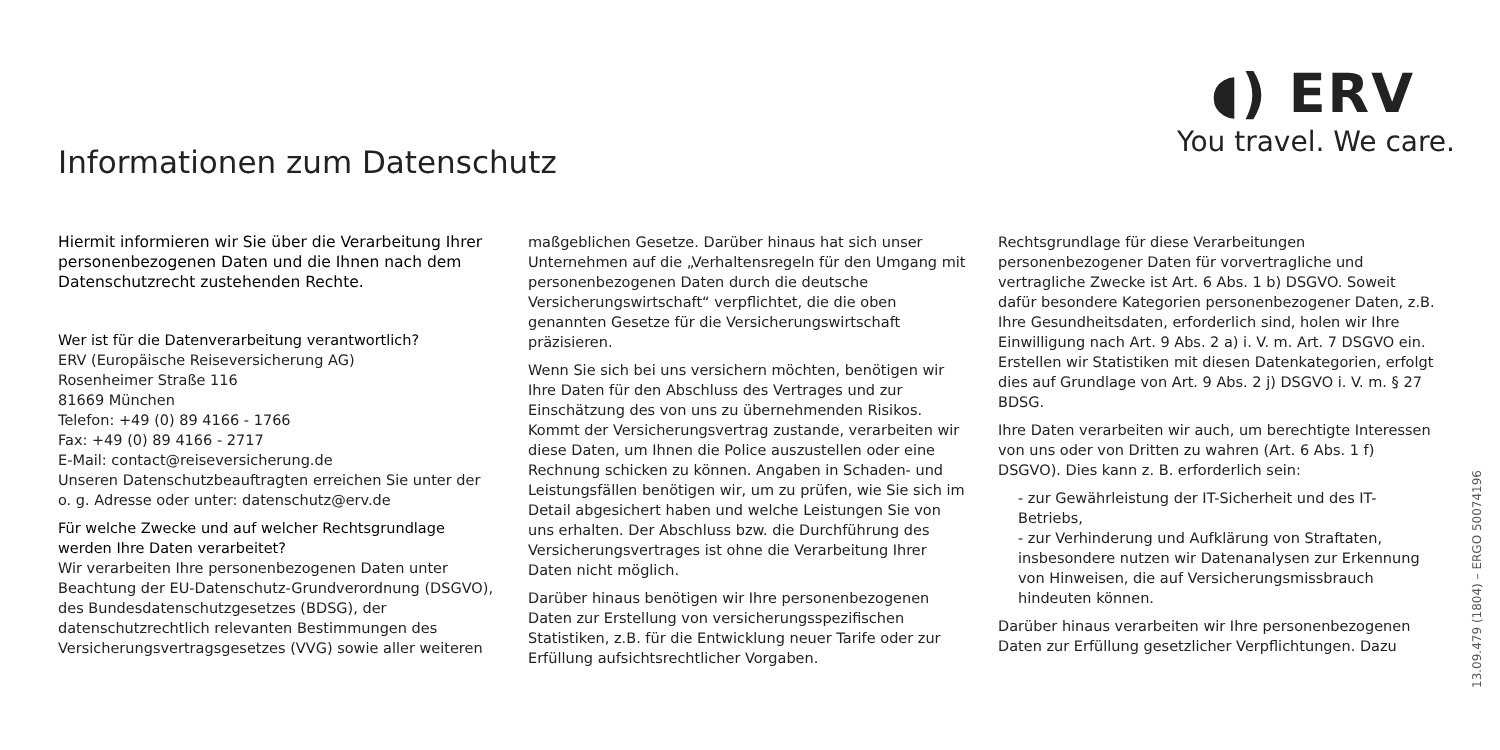Informationen zum Datenschutz
◖) ERV
You travel. We care.
Hiermit informieren wir Sie über die Verarbeitung Ihrer personenbezogenen Daten und die Ihnen nach dem Datenschutzrecht zustehenden Rechte.
Wer ist für die Datenverarbeitung verantwortlich?
ERV (Europäische Reiseversicherung AG)
Rosenheimer Straße 116
81669 München
Telefon: +49 (0) 89 4166 - 1766
Fax: +49 (0) 89 4166 - 2717
E-Mail: contact@reiseversicherung.de
Unseren Datenschutzbeauftragten erreichen Sie unter der o. g. Adresse oder unter: datenschutz@erv.de
Für welche Zwecke und auf welcher Rechtsgrundlage werden Ihre Daten verarbeitet?
Wir verarbeiten Ihre personenbezogenen Daten unter Beachtung der EU-Datenschutz-Grundverordnung (DSGVO), des Bundesdatenschutzgesetzes (BDSG), der datenschutzrechtlich relevanten Bestimmungen des Versicherungsvertragsgesetzes (VVG) sowie aller weiteren
maßgeblichen Gesetze. Darüber hinaus hat sich unser Unternehmen auf die „Verhaltensregeln für den Umgang mit personenbezogenen Daten durch die deutsche Versicherungswirtschaft“ verpflichtet, die die oben genannten Gesetze für die Versicherungswirtschaft präzisieren.
Wenn Sie sich bei uns versichern möchten, benötigen wir Ihre Daten für den Abschluss des Vertrages und zur Einschätzung des von uns zu übernehmenden Risikos. Kommt der Versicherungsvertrag zustande, verarbeiten wir diese Daten, um Ihnen die Police auszustellen oder eine Rechnung schicken zu können. Angaben in Schaden- und Leistungsfällen benötigen wir, um zu prüfen, wie Sie sich im Detail abgesichert haben und welche Leistungen Sie von uns erhalten. Der Abschluss bzw. die Durchführung des Versicherungsvertrages ist ohne die Verarbeitung Ihrer Daten nicht möglich.
Darüber hinaus benötigen wir Ihre personenbezogenen Daten zur Erstellung von versicherungsspezifischen Statistiken, z.B. für die Entwicklung neuer Tarife oder zur Erfüllung aufsichtsrechtlicher Vorgaben.
Rechtsgrundlage für diese Verarbeitungen personenbezogener Daten für vorvertragliche und vertragliche Zwecke ist Art. 6 Abs. 1 b) DSGVO. Soweit dafür besondere Kategorien personenbezogener Daten, z.B. Ihre Gesundheitsdaten, erforderlich sind, holen wir Ihre Einwilligung nach Art. 9 Abs. 2 a) i. V. m. Art. 7 DSGVO ein. Erstellen wir Statistiken mit diesen Datenkategorien, erfolgt dies auf Grundlage von Art. 9 Abs. 2 j) DSGVO i. V. m. § 27 BDSG.
Ihre Daten verarbeiten wir auch, um berechtigte Interessen von uns oder von Dritten zu wahren (Art. 6 Abs. 1 f) DSGVO). Dies kann z. B. erforderlich sein:
- zur Gewährleistung der IT-Sicherheit und des IT-Betriebs,
- zur Verhinderung und Aufklärung von Straftaten, insbesondere nutzen wir Datenanalysen zur Erkennung von Hinweisen, die auf Versicherungsmissbrauch hindeuten können.
Darüber hinaus verarbeiten wir Ihre personenbezogenen Daten zur Erfüllung gesetzlicher Verpflichtungen. Dazu
13.09.479 (1804) – ERGO 50074196